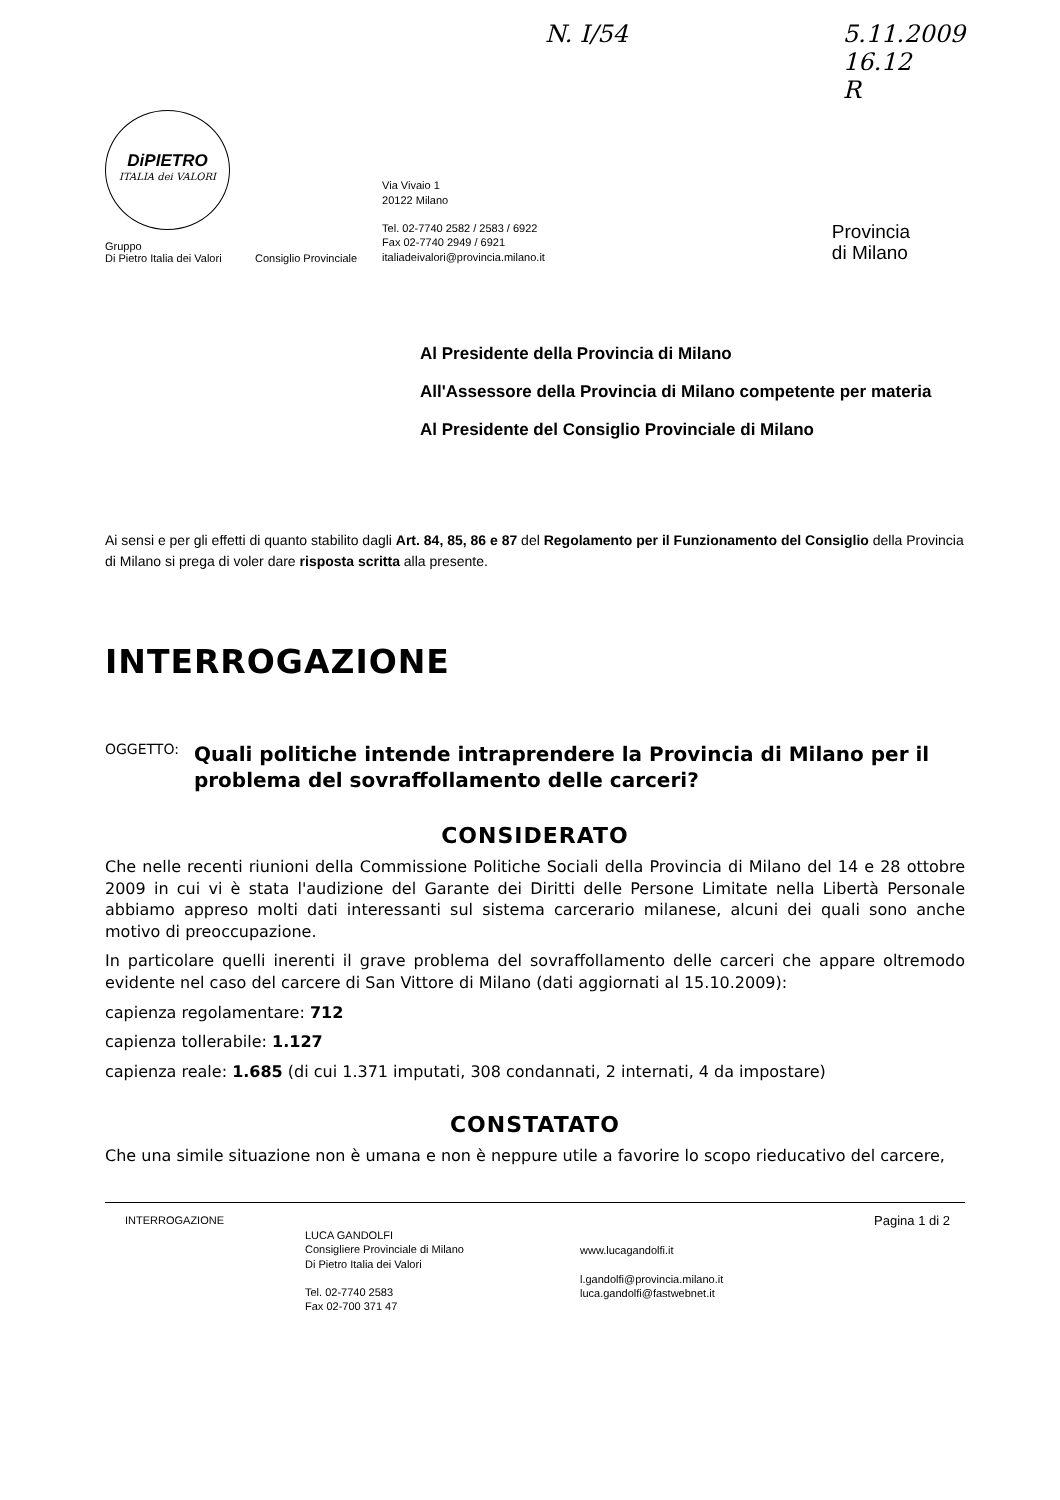N. I/54 5.11.2009
16.12
R
DiPIETRO
ITALIA dei VALORI
Gruppo
Di Pietro Italia dei Valori
Consiglio Provinciale
Via Vivaio 1
20122 Milano
Tel. 02-7740 2582 / 2583 / 6922
Fax 02-7740 2949 / 6921
italiadeivalori@provincia.milano.it
Provincia
di Milano
Al Presidente della Provincia di Milano
All'Assessore della Provincia di Milano competente per materia
Al Presidente del Consiglio Provinciale di Milano
Ai sensi e per gli effetti di quanto stabilito dagli Art. 84, 85, 86 e 87 del Regolamento per il Funzionamento del Consiglio della Provincia di Milano si prega di voler dare risposta scritta alla presente.
INTERROGAZIONE
OGGETTO: Quali politiche intende intraprendere la Provincia di Milano per il problema del sovraffollamento delle carceri?
CONSIDERATO
Che nelle recenti riunioni della Commissione Politiche Sociali della Provincia di Milano del 14 e 28 ottobre 2009 in cui vi è stata l'audizione del Garante dei Diritti delle Persone Limitate nella Libertà Personale abbiamo appreso molti dati interessanti sul sistema carcerario milanese, alcuni dei quali sono anche motivo di preoccupazione.
In particolare quelli inerenti il grave problema del sovraffollamento delle carceri che appare oltremodo evidente nel caso del carcere di San Vittore di Milano (dati aggiornati al 15.10.2009):
capienza regolamentare: 712
capienza tollerabile: 1.127
capienza reale: 1.685 (di cui 1.371 imputati, 308 condannati, 2 internati, 4 da impostare)
CONSTATATO
Che una simile situazione non è umana e non è neppure utile a favorire lo scopo rieducativo del carcere,
INTERROGAZIONE
LUCA GANDOLFI
Consigliere Provinciale di Milano
Di Pietro Italia dei Valori
Tel. 02-7740 2583
Fax 02-700 371 47
www.lucagandolfi.it
l.gandolfi@provincia.milano.it
luca.gandolfi@fastwebnet.it
Pagina 1 di 2